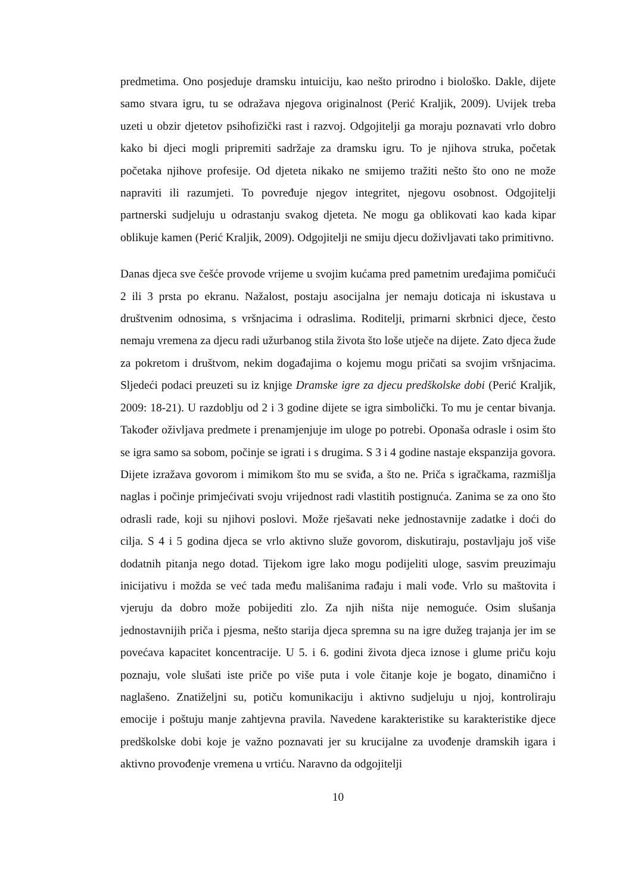predmetima. Ono posjeduje dramsku intuiciju, kao nešto prirodno i biološko. Dakle, dijete samo stvara igru, tu se odražava njegova originalnost (Perić Kraljik, 2009). Uvijek treba uzeti u obzir djetetov psihofizički rast i razvoj. Odgojitelji ga moraju poznavati vrlo dobro kako bi djeci mogli pripremiti sadržaje za dramsku igru. To je njihova struka, početak početaka njihove profesije. Od djeteta nikako ne smijemo tražiti nešto što ono ne može napraviti ili razumjeti. To povređuje njegov integritet, njegovu osobnost. Odgojitelji partnerski sudjeluju u odrastanju svakog djeteta. Ne mogu ga oblikovati kao kada kipar oblikuje kamen (Perić Kraljik, 2009). Odgojitelji ne smiju djecu doživljavati tako primitivno.
Danas djeca sve češće provode vrijeme u svojim kućama pred pametnim uređajima pomičući 2 ili 3 prsta po ekranu. Nažalost, postaju asocijalna jer nemaju doticaja ni iskustava u društvenim odnosima, s vršnjacima i odraslima. Roditelji, primarni skrbnici djece, često nemaju vremena za djecu radi užurbanog stila života što loše utječe na dijete. Zato djeca žude za pokretom i društvom, nekim događajima o kojemu mogu pričati sa svojim vršnjacima. Sljedeći podaci preuzeti su iz knjige Dramske igre za djecu predškolske dobi (Perić Kraljik, 2009: 18-21). U razdoblju od 2 i 3 godine dijete se igra simbolički. To mu je centar bivanja. Također oživljava predmete i prenamjenjuje im uloge po potrebi. Oponaša odrasle i osim što se igra samo sa sobom, počinje se igrati i s drugima. S 3 i 4 godine nastaje ekspanzija govora. Dijete izražava govorom i mimikom što mu se sviđa, a što ne. Priča s igračkama, razmišlja naglas i počinje primjećivati svoju vrijednost radi vlastitih postignuća. Zanima se za ono što odrasli rade, koji su njihovi poslovi. Može rješavati neke jednostavnije zadatke i doći do cilja. S 4 i 5 godina djeca se vrlo aktivno služe govorom, diskutiraju, postavljaju još više dodatnih pitanja nego dotad. Tijekom igre lako mogu podijeliti uloge, sasvim preuzimaju inicijativu i možda se već tada među mališanima rađaju i mali vođe. Vrlo su maštovita i vjeruju da dobro može pobijediti zlo. Za njih ništa nije nemoguće. Osim slušanja jednostavnijih priča i pjesma, nešto starija djeca spremna su na igre dužeg trajanja jer im se povećava kapacitet koncentracije. U 5. i 6. godini života djeca iznose i glume priču koju poznaju, vole slušati iste priče po više puta i vole čitanje koje je bogato, dinamično i naglašeno. Znatiželjni su, potiču komunikaciju i aktivno sudjeluju u njoj, kontroliraju emocije i poštuju manje zahtjevna pravila. Navedene karakteristike su karakteristike djece predškolske dobi koje je važno poznavati jer su krucijalne za uvođenje dramskih igara i aktivno provođenje vremena u vrtiću. Naravno da odgojitelji
10